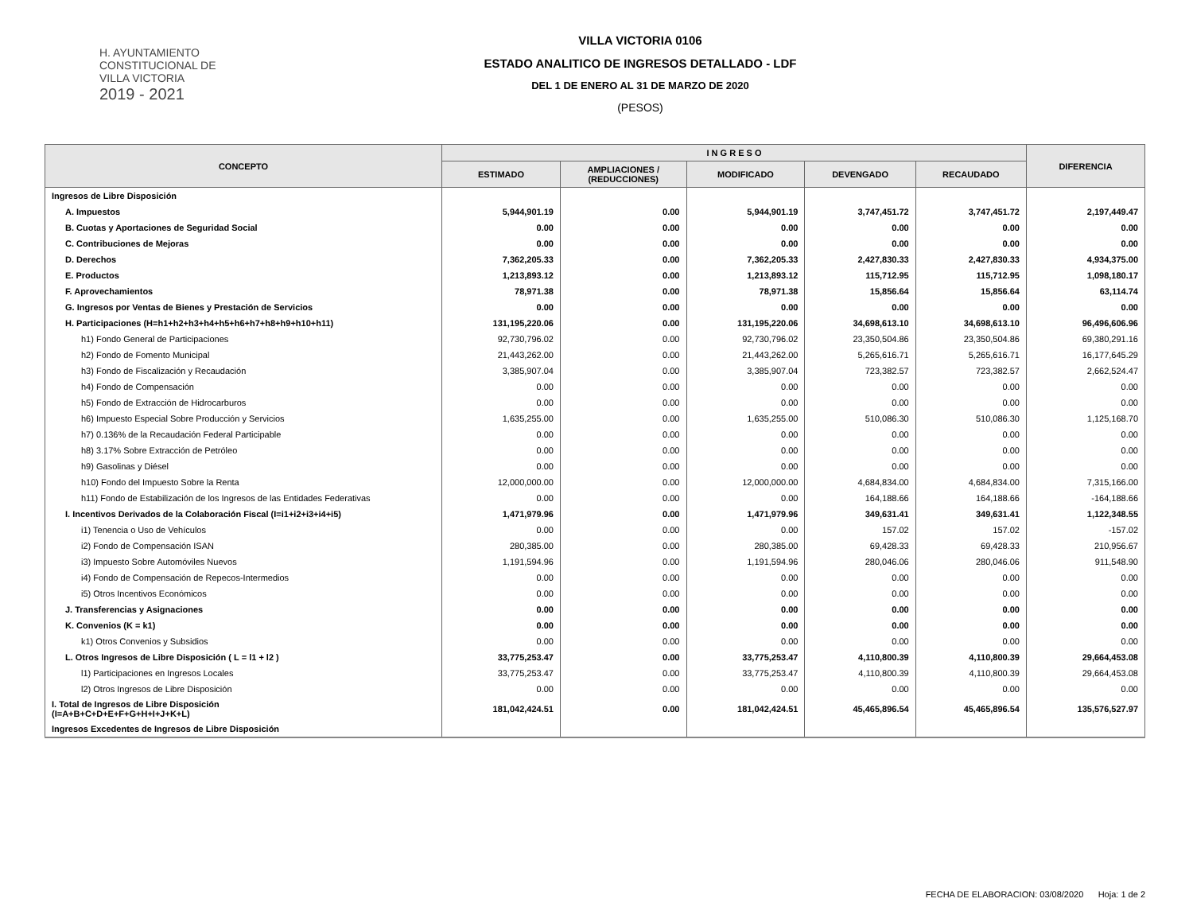H. AYUNTAMIENTO
CONSTITUCIONAL DE
VILLA VICTORIA
2019 - 2021
VILLA VICTORIA 0106
ESTADO ANALITICO DE INGRESOS DETALLADO - LDF
DEL 1 DE ENERO AL 31 DE MARZO DE 2020
(PESOS)
| CONCEPTO | I N G R E S O | | | | | DIFERENCIA |
| --- | --- | --- | --- | --- | --- | --- |
| | ESTIMADO | AMPLIACIONES / (REDUCCIONES) | MODIFICADO | DEVENGADO | RECAUDADO | |
| Ingresos de Libre Disposición | | | | | | |
| A. Impuestos | 5,944,901.19 | 0.00 | 5,944,901.19 | 3,747,451.72 | 3,747,451.72 | 2,197,449.47 |
| B. Cuotas y Aportaciones de Seguridad Social | 0.00 | 0.00 | 0.00 | 0.00 | 0.00 | 0.00 |
| C. Contribuciones de Mejoras | 0.00 | 0.00 | 0.00 | 0.00 | 0.00 | 0.00 |
| D. Derechos | 7,362,205.33 | 0.00 | 7,362,205.33 | 2,427,830.33 | 2,427,830.33 | 4,934,375.00 |
| E. Productos | 1,213,893.12 | 0.00 | 1,213,893.12 | 115,712.95 | 115,712.95 | 1,098,180.17 |
| F. Aprovechamientos | 78,971.38 | 0.00 | 78,971.38 | 15,856.64 | 15,856.64 | 63,114.74 |
| G. Ingresos por Ventas de Bienes y Prestación de Servicios | 0.00 | 0.00 | 0.00 | 0.00 | 0.00 | 0.00 |
| H. Participaciones (H=h1+h2+h3+h4+h5+h6+h7+h8+h9+h10+h11) | 131,195,220.06 | 0.00 | 131,195,220.06 | 34,698,613.10 | 34,698,613.10 | 96,496,606.96 |
| h1) Fondo General de Participaciones | 92,730,796.02 | 0.00 | 92,730,796.02 | 23,350,504.86 | 23,350,504.86 | 69,380,291.16 |
| h2) Fondo de Fomento Municipal | 21,443,262.00 | 0.00 | 21,443,262.00 | 5,265,616.71 | 5,265,616.71 | 16,177,645.29 |
| h3) Fondo de Fiscalización y Recaudación | 3,385,907.04 | 0.00 | 3,385,907.04 | 723,382.57 | 723,382.57 | 2,662,524.47 |
| h4) Fondo de Compensación | 0.00 | 0.00 | 0.00 | 0.00 | 0.00 | 0.00 |
| h5) Fondo de Extracción de Hidrocarburos | 0.00 | 0.00 | 0.00 | 0.00 | 0.00 | 0.00 |
| h6) Impuesto Especial Sobre Producción y Servicios | 1,635,255.00 | 0.00 | 1,635,255.00 | 510,086.30 | 510,086.30 | 1,125,168.70 |
| h7) 0.136% de la Recaudación Federal Participable | 0.00 | 0.00 | 0.00 | 0.00 | 0.00 | 0.00 |
| h8) 3.17% Sobre Extracción de Petróleo | 0.00 | 0.00 | 0.00 | 0.00 | 0.00 | 0.00 |
| h9) Gasolinas y Diésel | 0.00 | 0.00 | 0.00 | 0.00 | 0.00 | 0.00 |
| h10) Fondo del Impuesto Sobre la Renta | 12,000,000.00 | 0.00 | 12,000,000.00 | 4,684,834.00 | 4,684,834.00 | 7,315,166.00 |
| h11) Fondo de Estabilización de los Ingresos de las Entidades Federativas | 0.00 | 0.00 | 0.00 | 164,188.66 | 164,188.66 | -164,188.66 |
| I. Incentivos Derivados de la Colaboración Fiscal (I=i1+i2+i3+i4+i5) | 1,471,979.96 | 0.00 | 1,471,979.96 | 349,631.41 | 349,631.41 | 1,122,348.55 |
| i1) Tenencia o Uso de Vehículos | 0.00 | 0.00 | 0.00 | 157.02 | 157.02 | -157.02 |
| i2) Fondo de Compensación ISAN | 280,385.00 | 0.00 | 280,385.00 | 69,428.33 | 69,428.33 | 210,956.67 |
| i3) Impuesto Sobre Automóviles Nuevos | 1,191,594.96 | 0.00 | 1,191,594.96 | 280,046.06 | 280,046.06 | 911,548.90 |
| i4) Fondo de Compensación de Repecos-Intermedios | 0.00 | 0.00 | 0.00 | 0.00 | 0.00 | 0.00 |
| i5) Otros Incentivos Económicos | 0.00 | 0.00 | 0.00 | 0.00 | 0.00 | 0.00 |
| J. Transferencias y Asignaciones | 0.00 | 0.00 | 0.00 | 0.00 | 0.00 | 0.00 |
| K. Convenios (K = k1) | 0.00 | 0.00 | 0.00 | 0.00 | 0.00 | 0.00 |
| k1) Otros Convenios y Subsidios | 0.00 | 0.00 | 0.00 | 0.00 | 0.00 | 0.00 |
| L. Otros Ingresos de Libre Disposición ( L = l1 + l2 ) | 33,775,253.47 | 0.00 | 33,775,253.47 | 4,110,800.39 | 4,110,800.39 | 29,664,453.08 |
| l1) Participaciones en Ingresos Locales | 33,775,253.47 | 0.00 | 33,775,253.47 | 4,110,800.39 | 4,110,800.39 | 29,664,453.08 |
| l2) Otros Ingresos de Libre Disposición | 0.00 | 0.00 | 0.00 | 0.00 | 0.00 | 0.00 |
| I. Total de Ingresos de Libre Disposición (I=A+B+C+D+E+F+G+H+I+J+K+L) | 181,042,424.51 | 0.00 | 181,042,424.51 | 45,465,896.54 | 45,465,896.54 | 135,576,527.97 |
| Ingresos Excedentes de Ingresos de Libre Disposición | | | | | | |
FECHA DE ELABORACION: 03/08/2020 Hoja: 1 de 2